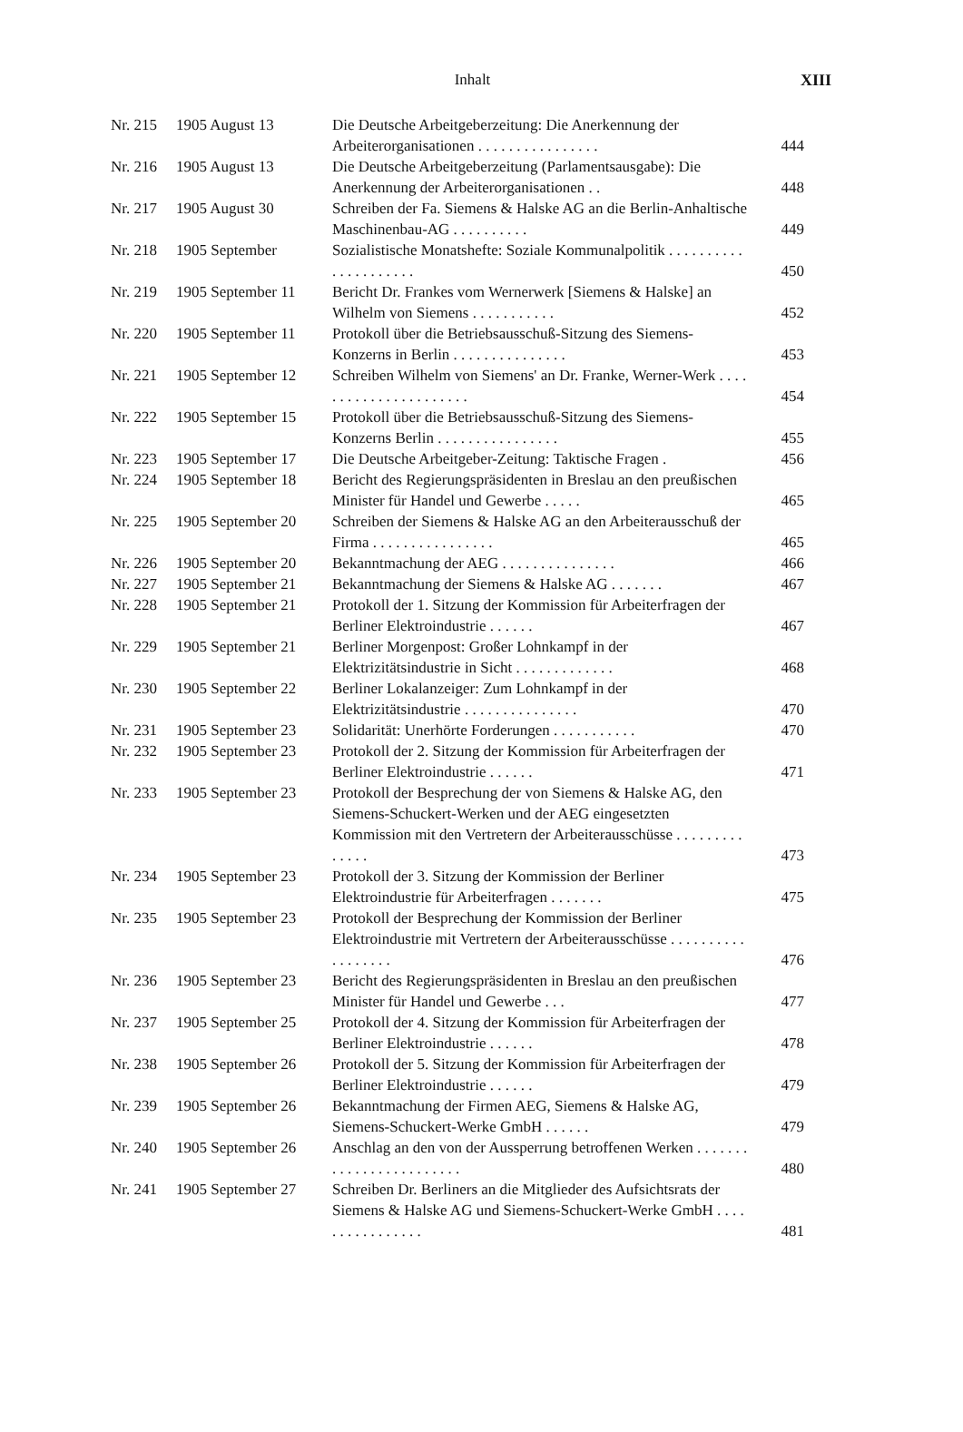Inhalt
XIII
| Nr. 215 | 1905 August 13 | Die Deutsche Arbeitgeberzeitung: Die Anerkennung der Arbeiterorganisationen . . . . . . . . . . . . . . . . | 444 |
| Nr. 216 | 1905 August 13 | Die Deutsche Arbeitgeberzeitung (Parlamentsausgabe): Die Anerkennung der Arbeiterorganisationen . . | 448 |
| Nr. 217 | 1905 August 30 | Schreiben der Fa. Siemens & Halske AG an die Berlin-Anhaltische Maschinenbau-AG . . . . . . . . . . | 449 |
| Nr. 218 | 1905 September | Sozialistische Monatshefte: Soziale Kommunalpolitik . . . . . . . . . . . . . . . . . . . . . | 450 |
| Nr. 219 | 1905 September 11 | Bericht Dr. Frankes vom Wernerwerk [Siemens & Halske] an Wilhelm von Siemens . . . . . . . . . . . | 452 |
| Nr. 220 | 1905 September 11 | Protokoll über die Betriebsausschuß-Sitzung des Siemens-Konzerns in Berlin . . . . . . . . . . . . . . . | 453 |
| Nr. 221 | 1905 September 12 | Schreiben Wilhelm von Siemens' an Dr. Franke, Werner-Werk . . . . . . . . . . . . . . . . . . . . . . | 454 |
| Nr. 222 | 1905 September 15 | Protokoll über die Betriebsausschuß-Sitzung des Siemens-Konzerns Berlin . . . . . . . . . . . . . . . . | 455 |
| Nr. 223 | 1905 September 17 | Die Deutsche Arbeitgeber-Zeitung: Taktische Fragen . | 456 |
| Nr. 224 | 1905 September 18 | Bericht des Regierungspräsidenten in Breslau an den preußischen Minister für Handel und Gewerbe . . . . . | 465 |
| Nr. 225 | 1905 September 20 | Schreiben der Siemens & Halske AG an den Arbeiterausschuß der Firma . . . . . . . . . . . . . . . . | 465 |
| Nr. 226 | 1905 September 20 | Bekanntmachung der AEG . . . . . . . . . . . . . . . | 466 |
| Nr. 227 | 1905 September 21 | Bekanntmachung der Siemens & Halske AG . . . . . . . | 467 |
| Nr. 228 | 1905 September 21 | Protokoll der 1. Sitzung der Kommission für Arbeiterfragen der Berliner Elektroindustrie . . . . . . | 467 |
| Nr. 229 | 1905 September 21 | Berliner Morgenpost: Großer Lohnkampf in der Elektrizitätsindustrie in Sicht . . . . . . . . . . . . . | 468 |
| Nr. 230 | 1905 September 22 | Berliner Lokalanzeiger: Zum Lohnkampf in der Elektrizitätsindustrie . . . . . . . . . . . . . . . | 470 |
| Nr. 231 | 1905 September 23 | Solidarität: Unerhörte Forderungen . . . . . . . . . . . | 470 |
| Nr. 232 | 1905 September 23 | Protokoll der 2. Sitzung der Kommission für Arbeiterfragen der Berliner Elektroindustrie . . . . . . | 471 |
| Nr. 233 | 1905 September 23 | Protokoll der Besprechung der von Siemens & Halske AG, den Siemens-Schuckert-Werken und der AEG eingesetzten Kommission mit den Vertretern der Arbeiterausschüsse . . . . . . . . . . . . . . | 473 |
| Nr. 234 | 1905 September 23 | Protokoll der 3. Sitzung der Kommission der Berliner Elektroindustrie für Arbeiterfragen . . . . . . . | 475 |
| Nr. 235 | 1905 September 23 | Protokoll der Besprechung der Kommission der Berliner Elektroindustrie mit Vertretern der Arbeiterausschüsse . . . . . . . . . . . . . . . . . . | 476 |
| Nr. 236 | 1905 September 23 | Bericht des Regierungspräsidenten in Breslau an den preußischen Minister für Handel und Gewerbe . . . | 477 |
| Nr. 237 | 1905 September 25 | Protokoll der 4. Sitzung der Kommission für Arbeiterfragen der Berliner Elektroindustrie . . . . . . | 478 |
| Nr. 238 | 1905 September 26 | Protokoll der 5. Sitzung der Kommission für Arbeiterfragen der Berliner Elektroindustrie . . . . . . | 479 |
| Nr. 239 | 1905 September 26 | Bekanntmachung der Firmen AEG, Siemens & Halske AG, Siemens-Schuckert-Werke GmbH . . . . . . | 479 |
| Nr. 240 | 1905 September 26 | Anschlag an den von der Aussperrung betroffenen Werken . . . . . . . . . . . . . . . . . . . . . . . . | 480 |
| Nr. 241 | 1905 September 27 | Schreiben Dr. Berliners an die Mitglieder des Aufsichtsrats der Siemens & Halske AG und Siemens-Schuckert-Werke GmbH . . . . . . . . . . . . . . . . | 481 |